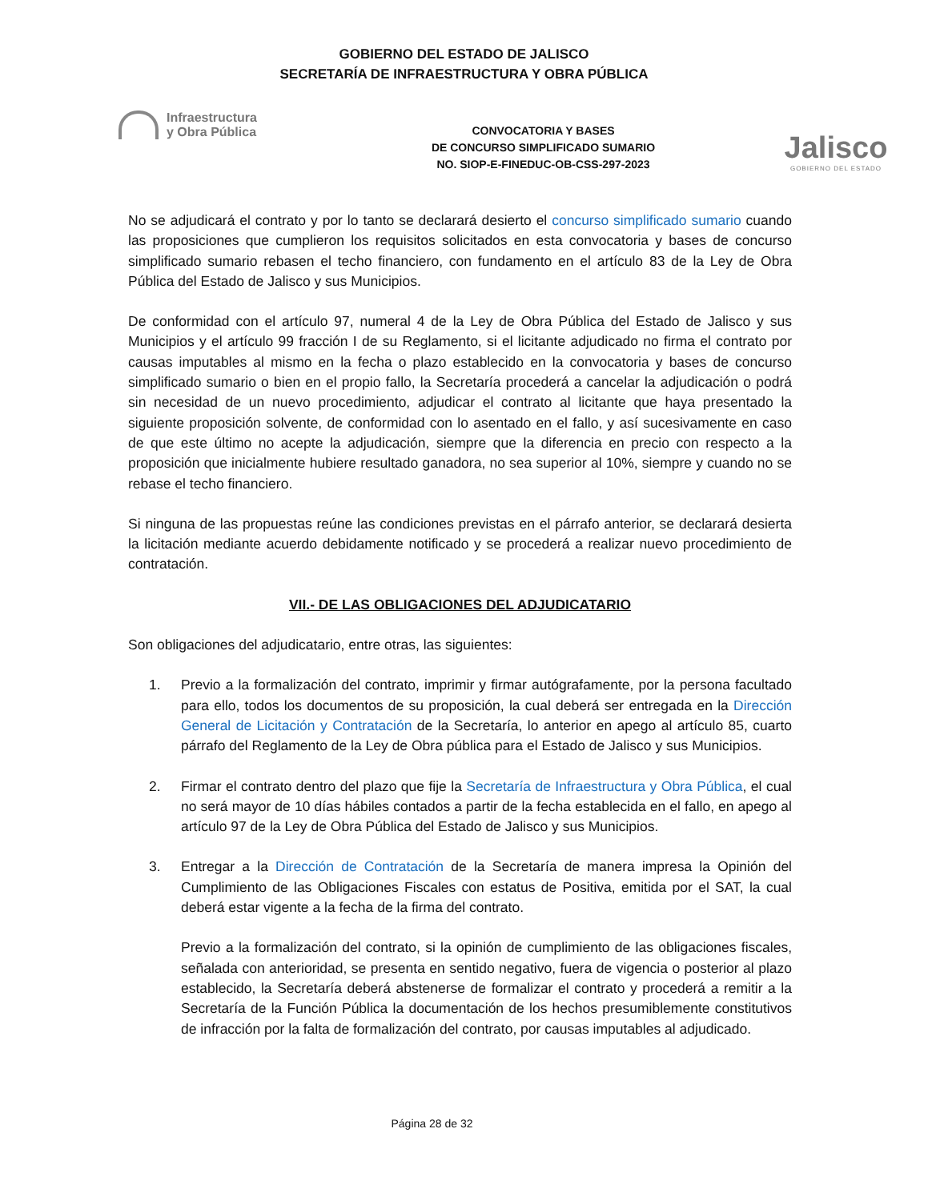GOBIERNO DEL ESTADO DE JALISCO
SECRETARÍA DE INFRAESTRUCTURA Y OBRA PÚBLICA
Infraestructura
y Obra Pública
CONVOCATORIA Y BASES
DE CONCURSO SIMPLIFICADO SUMARIO
NO. SIOP-E-FINEDUC-OB-CSS-297-2023
Jalisco
GOBIERNO DEL ESTADO
No se adjudicará el contrato y por lo tanto se declarará desierto el concurso simplificado sumario cuando las proposiciones que cumplieron los requisitos solicitados en esta convocatoria y bases de concurso simplificado sumario rebasen el techo financiero, con fundamento en el artículo 83 de la Ley de Obra Pública del Estado de Jalisco y sus Municipios.
De conformidad con el artículo 97, numeral 4 de la Ley de Obra Pública del Estado de Jalisco y sus Municipios y el artículo 99 fracción I de su Reglamento, si el licitante adjudicado no firma el contrato por causas imputables al mismo en la fecha o plazo establecido en la convocatoria y bases de concurso simplificado sumario o bien en el propio fallo, la Secretaría procederá a cancelar la adjudicación o podrá sin necesidad de un nuevo procedimiento, adjudicar el contrato al licitante que haya presentado la siguiente proposición solvente, de conformidad con lo asentado en el fallo, y así sucesivamente en caso de que este último no acepte la adjudicación, siempre que la diferencia en precio con respecto a la proposición que inicialmente hubiere resultado ganadora, no sea superior al 10%, siempre y cuando no se rebase el techo financiero.
Si ninguna de las propuestas reúne las condiciones previstas en el párrafo anterior, se declarará desierta la licitación mediante acuerdo debidamente notificado y se procederá a realizar nuevo procedimiento de contratación.
VII.- DE LAS OBLIGACIONES DEL ADJUDICATARIO
Son obligaciones del adjudicatario, entre otras, las siguientes:
1. Previo a la formalización del contrato, imprimir y firmar autógrafamente, por la persona facultado para ello, todos los documentos de su proposición, la cual deberá ser entregada en la Dirección General de Licitación y Contratación de la Secretaría, lo anterior en apego al artículo 85, cuarto párrafo del Reglamento de la Ley de Obra pública para el Estado de Jalisco y sus Municipios.
2. Firmar el contrato dentro del plazo que fije la Secretaría de Infraestructura y Obra Pública, el cual no será mayor de 10 días hábiles contados a partir de la fecha establecida en el fallo, en apego al artículo 97 de la Ley de Obra Pública del Estado de Jalisco y sus Municipios.
3. Entregar a la Dirección de Contratación de la Secretaría de manera impresa la Opinión del Cumplimiento de las Obligaciones Fiscales con estatus de Positiva, emitida por el SAT, la cual deberá estar vigente a la fecha de la firma del contrato.
Previo a la formalización del contrato, si la opinión de cumplimiento de las obligaciones fiscales, señalada con anterioridad, se presenta en sentido negativo, fuera de vigencia o posterior al plazo establecido, la Secretaría deberá abstenerse de formalizar el contrato y procederá a remitir a la Secretaría de la Función Pública la documentación de los hechos presumiblemente constitutivos de infracción por la falta de formalización del contrato, por causas imputables al adjudicado.
Página 28 de 32